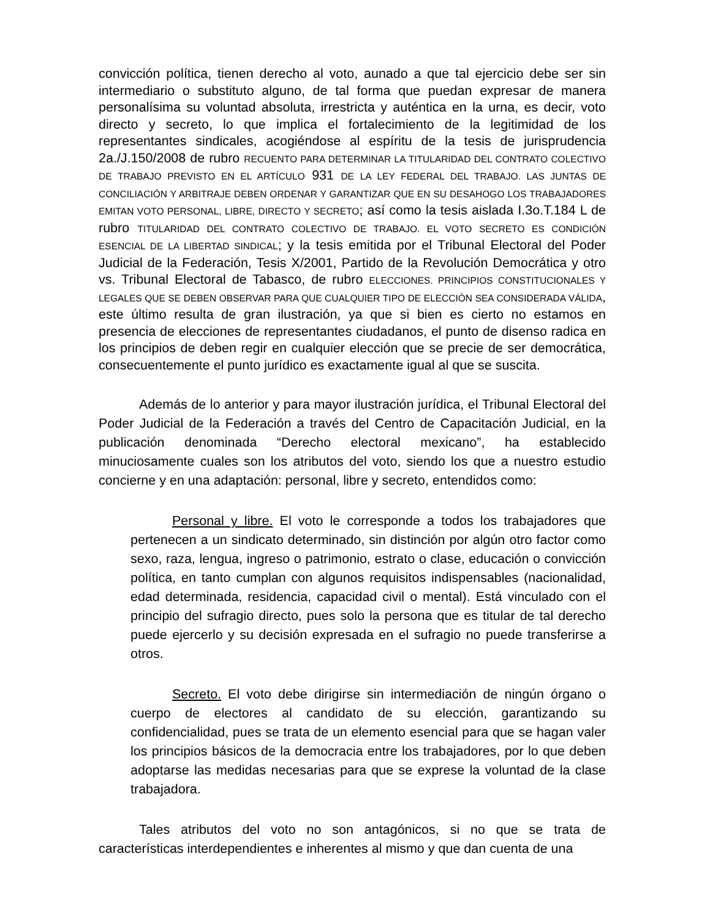convicción política, tienen derecho al voto, aunado a que tal ejercicio debe ser sin intermediario o substituto alguno, de tal forma que puedan expresar de manera personalísima su voluntad absoluta, irrestricta y auténtica en la urna, es decir, voto directo y secreto, lo que implica el fortalecimiento de la legitimidad de los representantes sindicales, acogiéndose al espíritu de la tesis de jurisprudencia 2a./J.150/2008 de rubro RECUENTO PARA DETERMINAR LA TITULARIDAD DEL CONTRATO COLECTIVO DE TRABAJO PREVISTO EN EL ARTÍCULO 931 DE LA LEY FEDERAL DEL TRABAJO. LAS JUNTAS DE CONCILIACIÓN Y ARBITRAJE DEBEN ORDENAR Y GARANTIZAR QUE EN SU DESAHOGO LOS TRABAJADORES EMITAN VOTO PERSONAL, LIBRE, DIRECTO Y SECRETO; así como la tesis aislada I.3o.T.184 L de rubro TITULARIDAD DEL CONTRATO COLECTIVO DE TRABAJO. EL VOTO SECRETO ES CONDICIÓN ESENCIAL DE LA LIBERTAD SINDICAL; y la tesis emitida por el Tribunal Electoral del Poder Judicial de la Federación, Tesis X/2001, Partido de la Revolución Democrática y otro vs. Tribunal Electoral de Tabasco, de rubro ELECCIONES. PRINCIPIOS CONSTITUCIONALES Y LEGALES QUE SE DEBEN OBSERVAR PARA QUE CUALQUIER TIPO DE ELECCIÓN SEA CONSIDERADA VÁLIDA, este último resulta de gran ilustración, ya que si bien es cierto no estamos en presencia de elecciones de representantes ciudadanos, el punto de disenso radica en los principios de deben regir en cualquier elección que se precie de ser democrática, consecuentemente el punto jurídico es exactamente igual al que se suscita.
Además de lo anterior y para mayor ilustración jurídica, el Tribunal Electoral del Poder Judicial de la Federación a través del Centro de Capacitación Judicial, en la publicación denominada “Derecho electoral mexicano”, ha establecido minuciosamente cuales son los atributos del voto, siendo los que a nuestro estudio concierne y en una adaptación: personal, libre y secreto, entendidos como:
Personal y libre. El voto le corresponde a todos los trabajadores que pertenecen a un sindicato determinado, sin distinción por algún otro factor como sexo, raza, lengua, ingreso o patrimonio, estrato o clase, educación o convicción política, en tanto cumplan con algunos requisitos indispensables (nacionalidad, edad determinada, residencia, capacidad civil o mental). Está vinculado con el principio del sufragio directo, pues solo la persona que es titular de tal derecho puede ejercerlo y su decisión expresada en el sufragio no puede transferirse a otros.
Secreto. El voto debe dirigirse sin intermediación de ningún órgano o cuerpo de electores al candidato de su elección, garantizando su confidencialidad, pues se trata de un elemento esencial para que se hagan valer los principios básicos de la democracia entre los trabajadores, por lo que deben adoptarse las medidas necesarias para que se exprese la voluntad de la clase trabajadora.
Tales atributos del voto no son antagónicos, si no que se trata de características interdependientes e inherentes al mismo y que dan cuenta de una